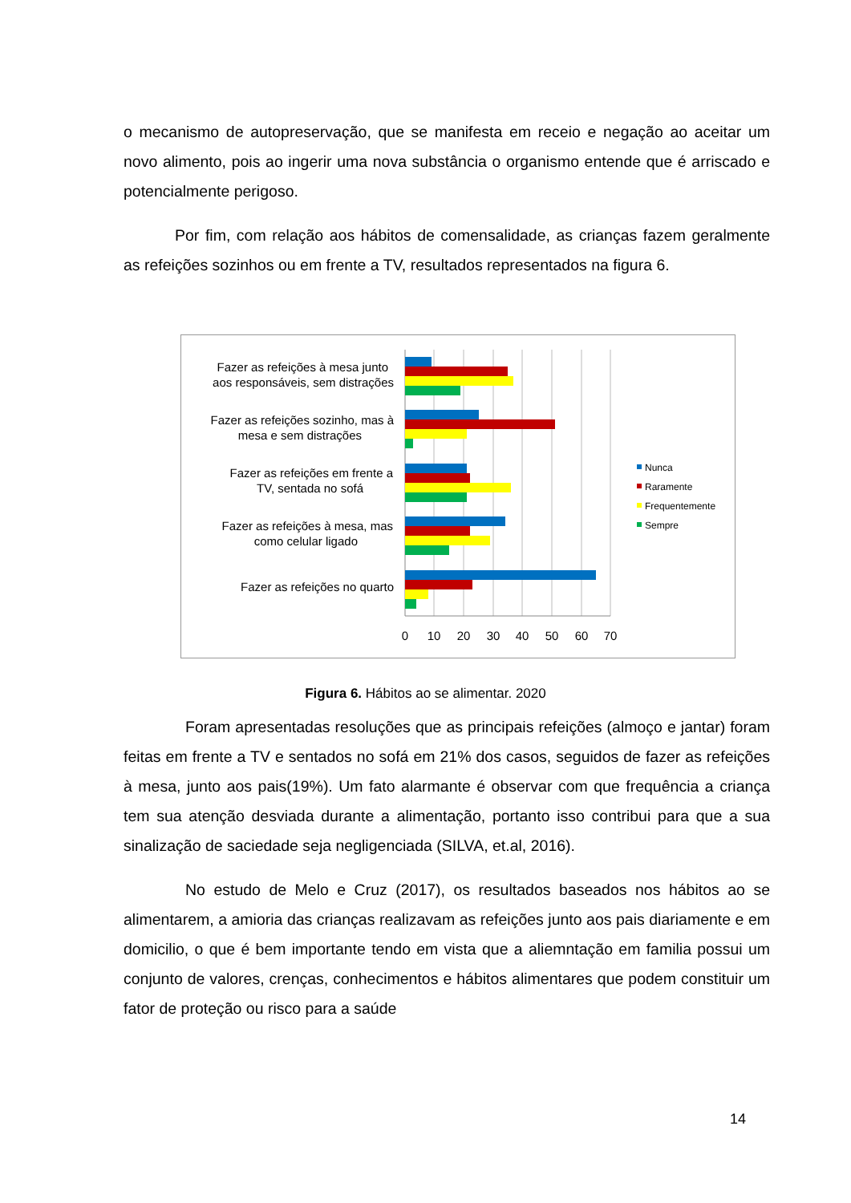o mecanismo de autopreservação, que se manifesta em receio e negação ao aceitar um novo alimento, pois ao ingerir uma nova substância o organismo entende que é arriscado e potencialmente perigoso.
Por fim, com relação aos hábitos de comensalidade, as crianças fazem geralmente as refeições sozinhos ou em frente a TV, resultados representados na figura 6.
Fazer as refeições à mesa junto
aos responsáveis, sem distrações
Fazer as refeições sozinho, mas à
mesa e sem distrações
Fazer as refeições em frente a
TV, sentada no sofá
Fazer as refeições à mesa, mas
como celular ligado
Fazer as refeições no quarto
0
10
20
30
40
50
60
70
Nunca
Raramente
Frequentemente
Sempre
Figura 6. Hábitos ao se alimentar. 2020
Foram apresentadas resoluções que as principais refeições (almoço e jantar) foram feitas em frente a TV e sentados no sofá em 21% dos casos, seguidos de fazer as refeições à mesa, junto aos pais(19%). Um fato alarmante é observar com que frequência a criança tem sua atenção desviada durante a alimentação, portanto isso contribui para que a sua sinalização de saciedade seja negligenciada (SILVA, et.al, 2016).
No estudo de Melo e Cruz (2017), os resultados baseados nos hábitos ao se alimentarem, a amioria das crianças realizavam as refeições junto aos pais diariamente e em domicilio, o que é bem importante tendo em vista que a aliemntação em familia possui um conjunto de valores, crenças, conhecimentos e hábitos alimentares que podem constituir um fator de proteção ou risco para a saúde
14